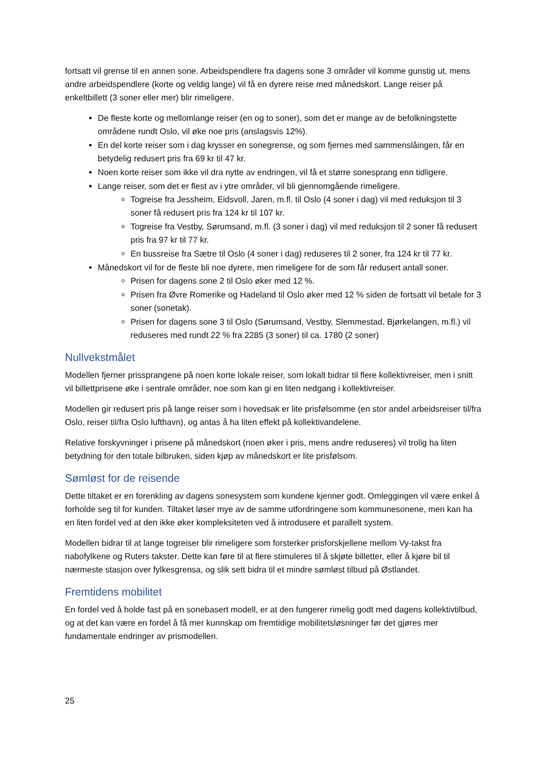fortsatt vil grense til en annen sone. Arbeidspendlere fra dagens sone 3 områder vil komme gunstig ut, mens andre arbeidspendlere (korte og veldig lange) vil få en dyrere reise med månedskort. Lange reiser på enkeltbillett (3 soner eller mer) blir rimeligere.
De fleste korte og mellomlange reiser (en og to soner), som det er mange av de befolkningstette områdene rundt Oslo, vil øke noe pris (anslagsvis 12%).
En del korte reiser som i dag krysser en sonegrense, og som fjernes med sammenslåingen, får en betydelig redusert pris fra 69 kr til 47 kr.
Noen korte reiser som ikke vil dra nytte av endringen, vil få et større sonesprang enn tidligere.
Lange reiser, som det er flest av i ytre områder, vil bli gjennomgående rimeligere.
Togreise fra Jessheim, Eidsvoll, Jaren, m.fl. til Oslo (4 soner i dag) vil med reduksjon til 3 soner få redusert pris fra 124 kr til 107 kr.
Togreise fra Vestby, Sørumsand, m.fl. (3 soner i dag) vil med reduksjon til 2 soner få redusert pris fra 97 kr til 77 kr.
En bussreise fra Sætre til Oslo (4 soner i dag) reduseres til 2 soner, fra 124 kr til 77 kr.
Månedskort vil for de fleste bli noe dyrere, men rimeligere for de som får redusert antall soner.
Prisen for dagens sone 2 til Oslo øker med 12 %.
Prisen fra Øvre Romerike og Hadeland til Oslo øker med 12 % siden de fortsatt vil betale for 3 soner (sonetak).
Prisen for dagens sone 3 til Oslo (Sørumsand, Vestby, Slemmestad, Bjørkelangen, m.fl.) vil reduseres med rundt 22 % fra 2285 (3 soner) til ca. 1780 (2 soner)
Nullvekstmålet
Modellen fjerner prissprangene på noen korte lokale reiser, som lokalt bidrar til flere kollektivreiser, men i snitt vil billettprisene øke i sentrale områder, noe som kan gi en liten nedgang i kollektivreiser.
Modellen gir redusert pris på lange reiser som i hovedsak er lite prisfølsomme (en stor andel arbeidsreiser til/fra Oslo, reiser til/fra Oslo lufthavn), og antas å ha liten effekt på kollektivandelene.
Relative forskyvninger i prisene på månedskort (noen øker i pris, mens andre reduseres) vil trolig ha liten betydning for den totale bilbruken, siden kjøp av månedskort er lite prisfølsom.
Sømløst for de reisende
Dette tiltaket er en forenkling av dagens sonesystem som kundene kjenner godt. Omleggingen vil være enkel å forholde seg til for kunden. Tiltaket løser mye av de samme utfordringene som kommunesonene, men kan ha en liten fordel ved at den ikke øker kompleksiteten ved å introdusere et parallelt system.
Modellen bidrar til at lange togreiser blir rimeligere som forsterker prisforskjellene mellom Vy-takst fra nabofylkene og Ruters takster. Dette kan føre til at flere stimuleres til å skjøte billetter, eller å kjøre bil til nærmeste stasjon over fylkesgrensa, og slik sett bidra til et mindre sømløst tilbud på Østlandet.
Fremtidens mobilitet
En fordel ved å holde fast på en sonebasert modell, er at den fungerer rimelig godt med dagens kollektivtilbud, og at det kan være en fordel å få mer kunnskap om fremtidige mobilitetsløsninger før det gjøres mer fundamentale endringer av prismodellen.
25